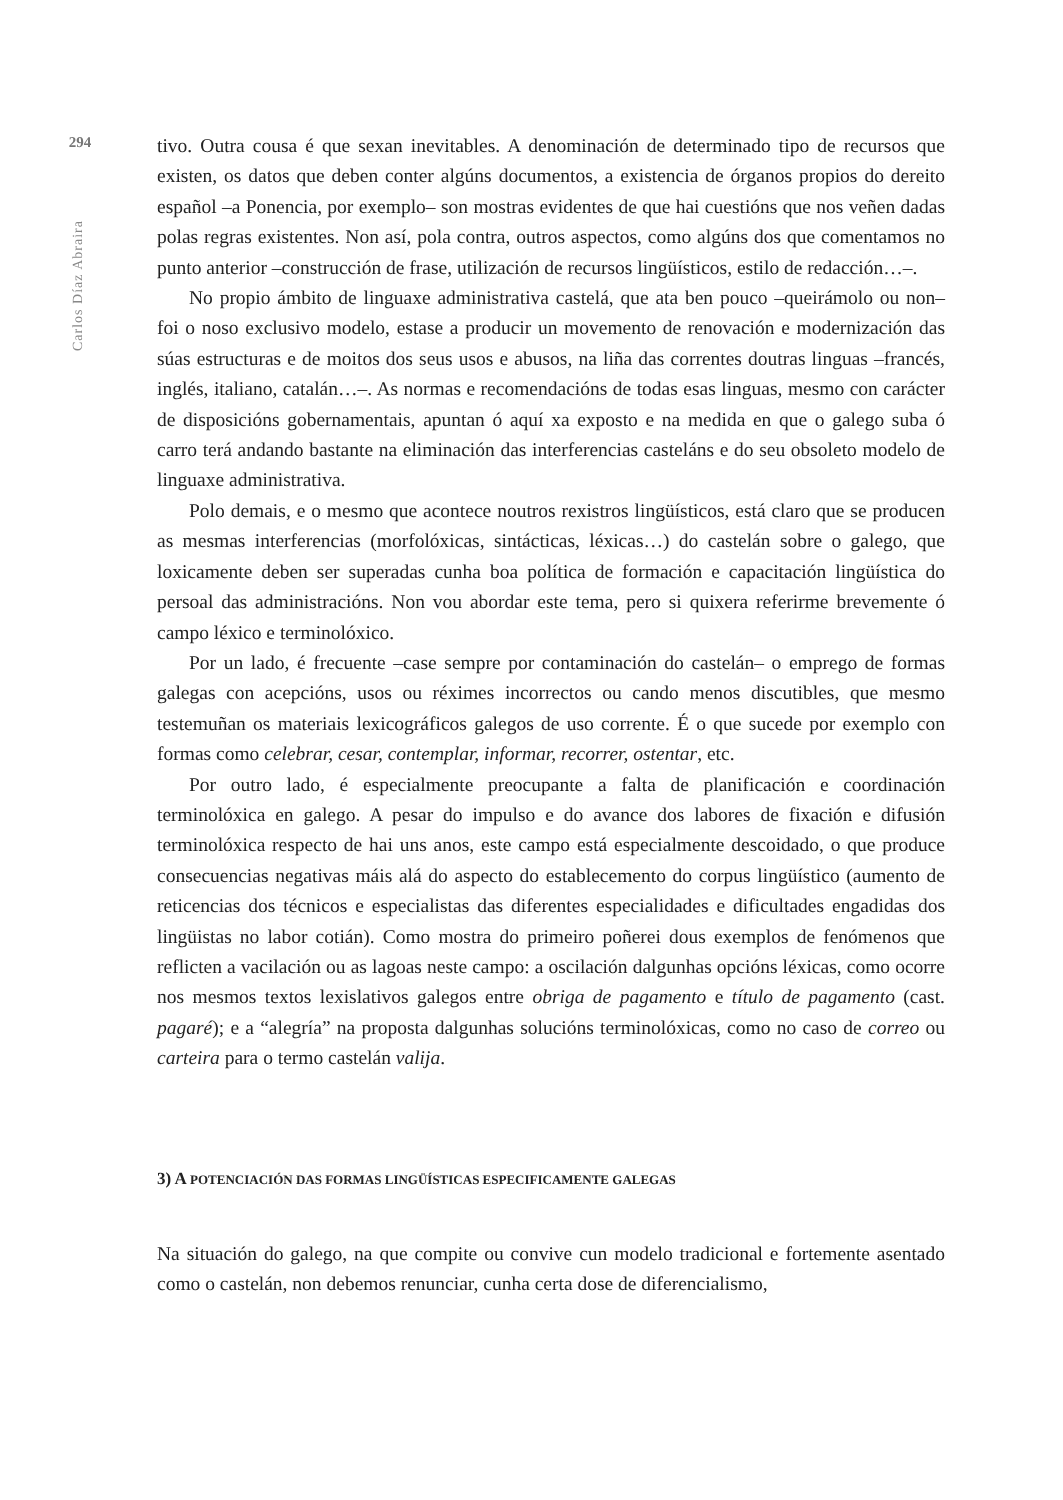294
Carlos Díaz Abraira
tivo. Outra cousa é que sexan inevitables. A denominación de determinado tipo de recursos que existen, os datos que deben conter algúns documentos, a existencia de órganos propios do dereito español –a Ponencia, por exemplo– son mostras evidentes de que hai cuestións que nos veñen dadas polas regras existentes. Non así, pola contra, outros aspectos, como algúns dos que comentamos no punto anterior –construcción de frase, utilización de recursos lingüísticos, estilo de redacción…–.
No propio ámbito de linguaxe administrativa castelá, que ata ben pouco –queirámolo ou non– foi o noso exclusivo modelo, estase a producir un movemento de renovación e modernización das súas estructuras e de moitos dos seus usos e abusos, na liña das correntes doutras linguas –francés, inglés, italiano, catalán…–. As normas e recomendacións de todas esas linguas, mesmo con carácter de disposicións gobernamentais, apuntan ó aquí xa exposto e na medida en que o galego suba ó carro terá andando bastante na eliminación das interferencias casteláns e do seu obsoleto modelo de linguaxe administrativa.
Polo demais, e o mesmo que acontece noutros rexistros lingüísticos, está claro que se producen as mesmas interferencias (morfolóxicas, sintácticas, léxicas…) do castelán sobre o galego, que loxicamente deben ser superadas cunha boa política de formación e capacitación lingüística do persoal das administracións. Non vou abordar este tema, pero si quixera referirme brevemente ó campo léxico e terminolóxico.
Por un lado, é frecuente –case sempre por contaminación do castelán– o emprego de formas galegas con acepcións, usos ou réximes incorrectos ou cando menos discutibles, que mesmo testemuñan os materiais lexicográficos galegos de uso corrente. É o que sucede por exemplo con formas como celebrar, cesar, contemplar, informar, recorrer, ostentar, etc.
Por outro lado, é especialmente preocupante a falta de planificación e coordinación terminolóxica en galego. A pesar do impulso e do avance dos labores de fixación e difusión terminolóxica respecto de hai uns anos, este campo está especialmente descoidado, o que produce consecuencias negativas máis alá do aspecto do establecemento do corpus lingüístico (aumento de reticencias dos técnicos e especialistas das diferentes especialidades e dificultades engadidas dos lingüistas no labor cotián). Como mostra do primeiro poñerei dous exemplos de fenómenos que reflicten a vacilación ou as lagoas neste campo: a oscilación dalgunhas opcións léxicas, como ocorre nos mesmos textos lexislativos galegos entre obriga de pagamento e título de pagamento (cast. pagaré); e a “alegría” na proposta dalgunhas solucións terminolóxicas, como no caso de correo ou carteira para o termo castelán valija.
3) A POTENCIACIÓN DAS FORMAS LINGÜÍSTICAS ESPECIFICAMENTE GALEGAS
Na situación do galego, na que compite ou convive cun modelo tradicional e fortemente asentado como o castelán, non debemos renunciar, cunha certa dose de diferencialismo,